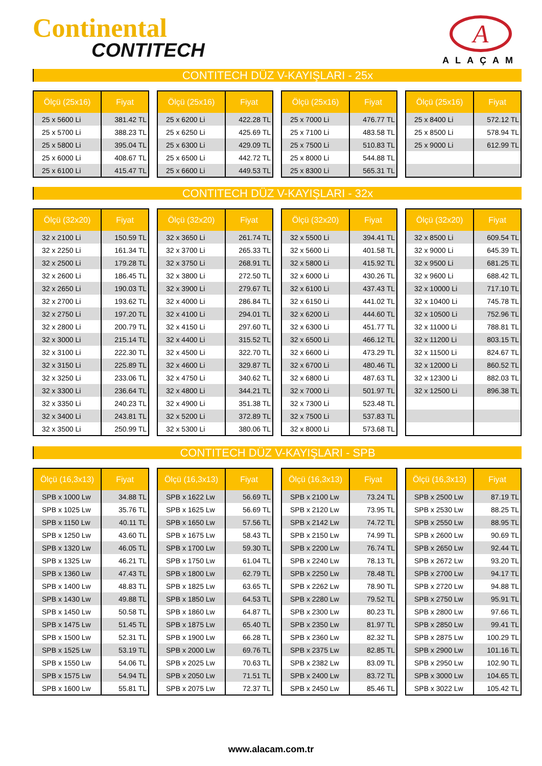Continental
CONTITECH
A
ALAÇAM
CONTITECH DÜZ V-KAYIŞLARI - 25x
| Ölçü (25x16) | Fiyat |
| --- | --- |
| 25 x 5600 Li | 381.42 TL |
| 25 x 5700 Li | 388.23 TL |
| 25 x 5800 Li | 395.04 TL |
| 25 x 6000 Li | 408.67 TL |
| 25 x 6100 Li | 415.47 TL |
| Ölçü (25x16) | Fiyat |
| --- | --- |
| 25 x 6200 Li | 422.28 TL |
| 25 x 6250 Li | 425.69 TL |
| 25 x 6300 Li | 429.09 TL |
| 25 x 6500 Li | 442.72 TL |
| 25 x 6600 Li | 449.53 TL |
| Ölçü (25x16) | Fiyat |
| --- | --- |
| 25 x 7000 Li | 476.77 TL |
| 25 x 7100 Li | 483.58 TL |
| 25 x 7500 Li | 510.83 TL |
| 25 x 8000 Li | 544.88 TL |
| 25 x 8300 Li | 565.31 TL |
| Ölçü (25x16) | Fiyat |
| --- | --- |
| 25 x 8400 Li | 572.12 TL |
| 25 x 8500 Li | 578.94 TL |
| 25 x 9000 Li | 612.99 TL |
CONTITECH DÜZ V-KAYIŞLARI - 32x
| Ölçü (32x20) | Fiyat |
| --- | --- |
| 32 x 2100 Li | 150.59 TL |
| 32 x 2250 Li | 161.34 TL |
| 32 x 2500 Li | 179.28 TL |
| 32 x 2600 Li | 186.45 TL |
| 32 x 2650 Li | 190.03 TL |
| 32 x 2700 Li | 193.62 TL |
| 32 x 2750 Li | 197.20 TL |
| 32 x 2800 Li | 200.79 TL |
| 32 x 3000 Li | 215.14 TL |
| 32 x 3100 Li | 222.30 TL |
| 32 x 3150 Li | 225.89 TL |
| 32 x 3250 Li | 233.06 TL |
| 32 x 3300 Li | 236.64 TL |
| 32 x 3350 Li | 240.23 TL |
| 32 x 3400 Li | 243.81 TL |
| 32 x 3500 Li | 250.99 TL |
| Ölçü (32x20) | Fiyat |
| --- | --- |
| 32 x 3650 Li | 261.74 TL |
| 32 x 3700 Li | 265.33 TL |
| 32 x 3750 Li | 268.91 TL |
| 32 x 3800 Li | 272.50 TL |
| 32 x 3900 Li | 279.67 TL |
| 32 x 4000 Li | 286.84 TL |
| 32 x 4100 Li | 294.01 TL |
| 32 x 4150 Li | 297.60 TL |
| 32 x 4400 Li | 315.52 TL |
| 32 x 4500 Li | 322.70 TL |
| 32 x 4600 Li | 329.87 TL |
| 32 x 4750 Li | 340.62 TL |
| 32 x 4800 Li | 344.21 TL |
| 32 x 4900 Li | 351.38 TL |
| 32 x 5200 Li | 372.89 TL |
| 32 x 5300 Li | 380.06 TL |
| Ölçü (32x20) | Fiyat |
| --- | --- |
| 32 x 5500 Li | 394.41 TL |
| 32 x 5600 Li | 401.58 TL |
| 32 x 5800 Li | 415.92 TL |
| 32 x 6000 Li | 430.26 TL |
| 32 x 6100 Li | 437.43 TL |
| 32 x 6150 Li | 441.02 TL |
| 32 x 6200 Li | 444.60 TL |
| 32 x 6300 Li | 451.77 TL |
| 32 x 6500 Li | 466.12 TL |
| 32 x 6600 Li | 473.29 TL |
| 32 x 6700 Li | 480.46 TL |
| 32 x 6800 Li | 487.63 TL |
| 32 x 7000 Li | 501.97 TL |
| 32 x 7300 Li | 523.48 TL |
| 32 x 7500 Li | 537.83 TL |
| 32 x 8000 Li | 573.68 TL |
| Ölçü (32x20) | Fiyat |
| --- | --- |
| 32 x 8500 Li | 609.54 TL |
| 32 x 9000 Li | 645.39 TL |
| 32 x 9500 Li | 681.25 TL |
| 32 x 9600 Li | 688.42 TL |
| 32 x 10000 Li | 717.10 TL |
| 32 x 10400 Li | 745.78 TL |
| 32 x 10500 Li | 752.96 TL |
| 32 x 11000 Li | 788.81 TL |
| 32 x 11200 Li | 803.15 TL |
| 32 x 11500 Li | 824.67 TL |
| 32 x 12000 Li | 860.52 TL |
| 32 x 12300 Li | 882.03 TL |
| 32 x 12500 Li | 896.38 TL |
CONTITECH DÜZ V-KAYIŞLARI - SPB
| Ölçü (16,3x13) | Fiyat |
| --- | --- |
| SPB x 1000 Lw | 34.88 TL |
| SPB x 1025 Lw | 35.76 TL |
| SPB x 1150 Lw | 40.11 TL |
| SPB x 1250 Lw | 43.60 TL |
| SPB x 1320 Lw | 46.05 TL |
| SPB x 1325 Lw | 46.21 TL |
| SPB x 1360 Lw | 47.43 TL |
| SPB x 1400 Lw | 48.83 TL |
| SPB x 1430 Lw | 49.88 TL |
| SPB x 1450 Lw | 50.58 TL |
| SPB x 1475 Lw | 51.45 TL |
| SPB x 1500 Lw | 52.31 TL |
| SPB x 1525 Lw | 53.19 TL |
| SPB x 1550 Lw | 54.06 TL |
| SPB x 1575 Lw | 54.94 TL |
| SPB x 1600 Lw | 55.81 TL |
| Ölçü (16,3x13) | Fiyat |
| --- | --- |
| SPB x 1622 Lw | 56.69 TL |
| SPB x 1625 Lw | 56.69 TL |
| SPB x 1650 Lw | 57.56 TL |
| SPB x 1675 Lw | 58.43 TL |
| SPB x 1700 Lw | 59.30 TL |
| SPB x 1750 Lw | 61.04 TL |
| SPB x 1800 Lw | 62.79 TL |
| SPB x 1825 Lw | 63.65 TL |
| SPB x 1850 Lw | 64.53 TL |
| SPB x 1860 Lw | 64.87 TL |
| SPB x 1875 Lw | 65.40 TL |
| SPB x 1900 Lw | 66.28 TL |
| SPB x 2000 Lw | 69.76 TL |
| SPB x 2025 Lw | 70.63 TL |
| SPB x 2050 Lw | 71.51 TL |
| SPB x 2075 Lw | 72.37 TL |
| Ölçü (16,3x13) | Fiyat |
| --- | --- |
| SPB x 2100 Lw | 73.24 TL |
| SPB x 2120 Lw | 73.95 TL |
| SPB x 2142 Lw | 74.72 TL |
| SPB x 2150 Lw | 74.99 TL |
| SPB x 2200 Lw | 76.74 TL |
| SPB x 2240 Lw | 78.13 TL |
| SPB x 2250 Lw | 78.48 TL |
| SPB x 2262 Lw | 78.90 TL |
| SPB x 2280 Lw | 79.52 TL |
| SPB x 2300 Lw | 80.23 TL |
| SPB x 2350 Lw | 81.97 TL |
| SPB x 2360 Lw | 82.32 TL |
| SPB x 2375 Lw | 82.85 TL |
| SPB x 2382 Lw | 83.09 TL |
| SPB x 2400 Lw | 83.72 TL |
| SPB x 2450 Lw | 85.46 TL |
| Ölçü (16,3x13) | Fiyat |
| --- | --- |
| SPB x 2500 Lw | 87.19 TL |
| SPB x 2530 Lw | 88.25 TL |
| SPB x 2550 Lw | 88.95 TL |
| SPB x 2600 Lw | 90.69 TL |
| SPB x 2650 Lw | 92.44 TL |
| SPB x 2672 Lw | 93.20 TL |
| SPB x 2700 Lw | 94.17 TL |
| SPB x 2720 Lw | 94.88 TL |
| SPB x 2750 Lw | 95.91 TL |
| SPB x 2800 Lw | 97.66 TL |
| SPB x 2850 Lw | 99.41 TL |
| SPB x 2875 Lw | 100.29 TL |
| SPB x 2900 Lw | 101.16 TL |
| SPB x 2950 Lw | 102.90 TL |
| SPB x 3000 Lw | 104.65 TL |
| SPB x 3022 Lw | 105.42 TL |
www.alacam.com.tr